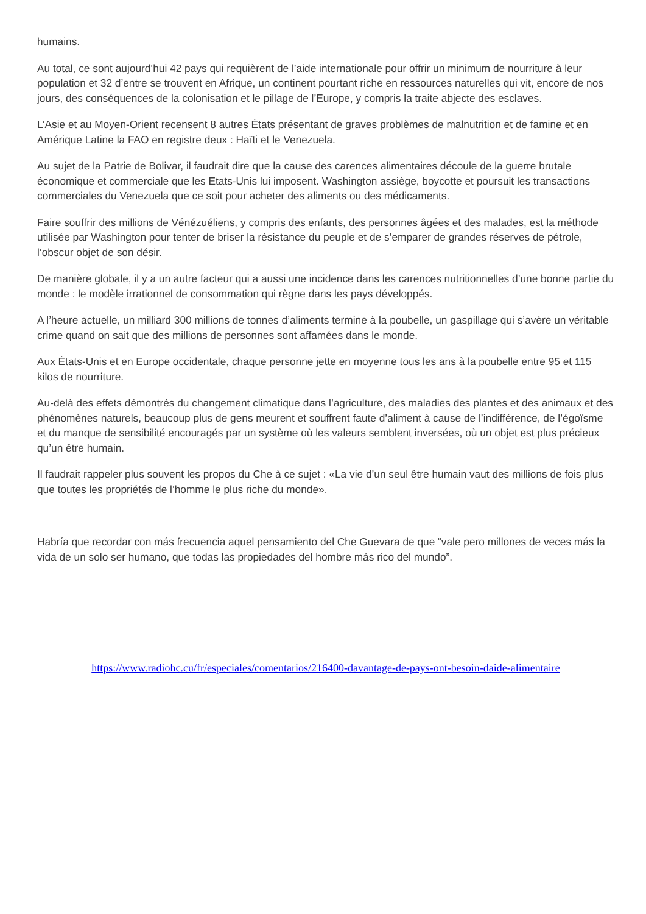humains.
Au total, ce sont aujourd’hui 42 pays qui requièrent de l’aide internationale pour offrir un minimum de nourriture à leur population et 32 d’entre se trouvent en Afrique, un continent pourtant riche en ressources naturelles qui vit, encore de nos jours, des conséquences de la colonisation et le pillage de l’Europe, y compris la traite abjecte des esclaves.
L’Asie et au Moyen-Orient recensent 8 autres États présentant de graves problèmes de malnutrition et de famine et en Amérique Latine la FAO en registre deux : Haïti et le Venezuela.
Au sujet de la Patrie de Bolivar, il faudrait dire que la cause des carences alimentaires découle de la guerre brutale économique et commerciale que les Etats-Unis lui imposent. Washington assiège, boycotte et poursuit les transactions commerciales du Venezuela que ce soit pour acheter des aliments ou des médicaments.
Faire souffrir des millions de Vénézuéliens, y compris des enfants, des personnes âgées et des malades, est la méthode utilisée par Washington pour tenter de briser la résistance du peuple et de s’emparer de grandes réserves de pétrole, l’obscur objet de son désir.
De manière globale, il y a un autre facteur qui a aussi une incidence dans les carences nutritionnelles d’une bonne partie du monde : le modèle irrationnel de consommation qui règne dans les pays développés.
A l’heure actuelle, un milliard 300 millions de tonnes d’aliments termine à la poubelle, un gaspillage qui s’avère un véritable crime quand on sait que des millions de personnes sont affamées dans le monde.
Aux États-Unis et en Europe occidentale, chaque personne jette en moyenne tous les ans à la poubelle entre 95 et 115 kilos de nourriture.
Au-delà des effets démontrés du changement climatique dans l’agriculture, des maladies des plantes et des animaux et des phénomènes naturels, beaucoup plus de gens meurent et souffrent faute d’aliment à cause de l’indifférence, de l’égoïsme et du manque de sensibilité encouragés par un système où les valeurs semblent inversées, où un objet est plus précieux qu’un être humain.
Il faudrait rappeler plus souvent les propos du Che à ce sujet : «La vie d’un seul être humain vaut des millions de fois plus que toutes les propriétés de l’homme le plus riche du monde».
Habría que recordar con más frecuencia aquel pensamiento del Che Guevara de que “vale pero millones de veces más la vida de un solo ser humano, que todas las propiedades del hombre más rico del mundo”.
https://www.radiohc.cu/fr/especiales/comentarios/216400-davantage-de-pays-ont-besoin-daide-alimentaire